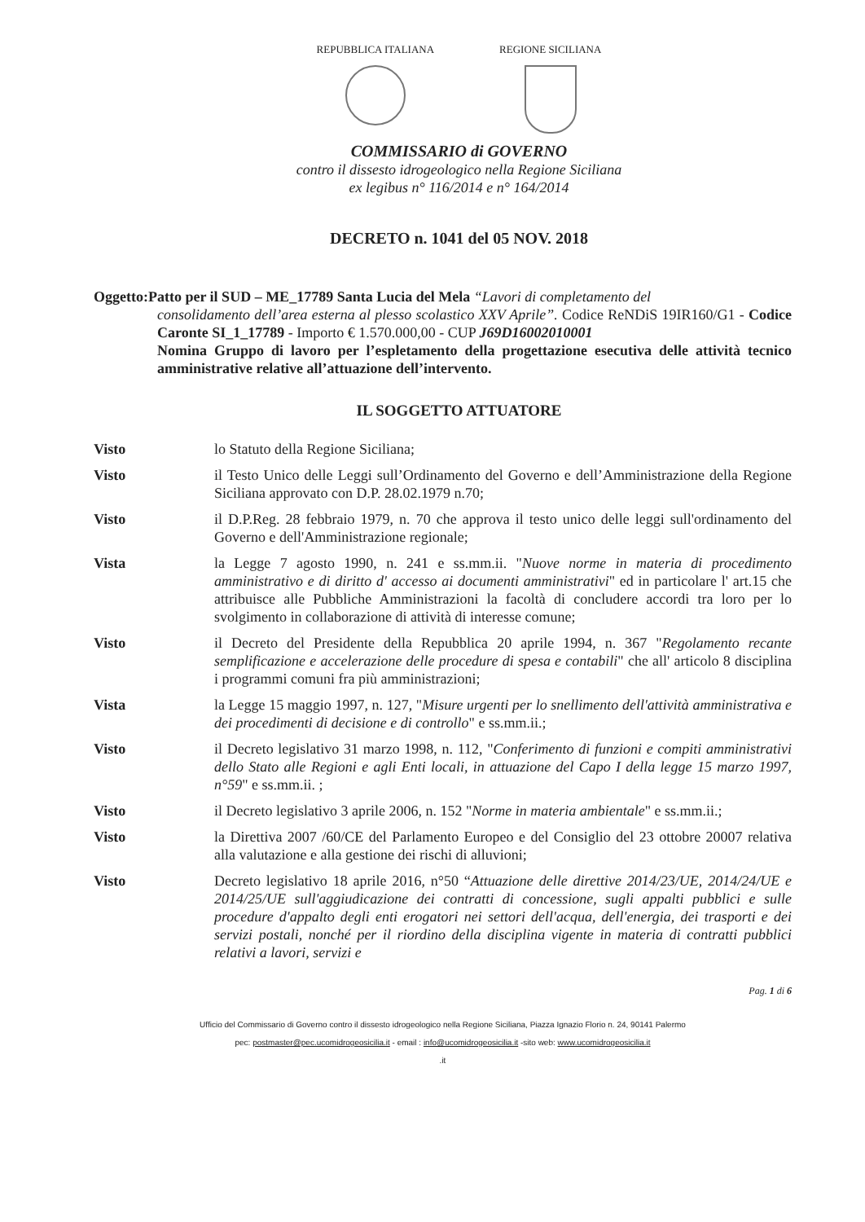REPUBBLICA ITALIANA REGIONE SICILIANA
COMMISSARIO di GOVERNO
contro il dissesto idrogeologico nella Regione Siciliana
ex legibus n° 116/2014 e n° 164/2014
DECRETO n. 1041 del 05 NOV. 2018
Oggetto:Patto per il SUD – ME_17789 Santa Lucia del Mela “Lavori di completamento del
consolidamento dell’area esterna al plesso scolastico XXV Aprile”. Codice ReNDiS 19IR160/G1 - Codice Caronte SI_1_17789 - Importo € 1.570.000,00 - CUP J69D16002010001
Nomina Gruppo di lavoro per l’espletamento della progettazione esecutiva delle attività tecnico amministrative relative all’attuazione dell’intervento.
IL SOGGETTO ATTUATORE
Visto lo Statuto della Regione Siciliana;
Visto il Testo Unico delle Leggi sull’Ordinamento del Governo e dell’Amministrazione della Regione Siciliana approvato con D.P. 28.02.1979 n.70;
Visto il D.P.Reg. 28 febbraio 1979, n. 70 che approva il testo unico delle leggi sull'ordinamento del Governo e dell'Amministrazione regionale;
Vista la Legge 7 agosto 1990, n. 241 e ss.mm.ii. "Nuove norme in materia di procedimento amministrativo e di diritto d' accesso ai documenti amministrativi" ed in particolare l' art.15 che attribuisce alle Pubbliche Amministrazioni la facoltà di concludere accordi tra loro per lo svolgimento in collaborazione di attività di interesse comune;
Visto il Decreto del Presidente della Repubblica 20 aprile 1994, n. 367 "Regolamento recante semplificazione e accelerazione delle procedure di spesa e contabili" che all' articolo 8 disciplina i programmi comuni fra più amministrazioni;
Vista la Legge 15 maggio 1997, n. 127, "Misure urgenti per lo snellimento dell'attività amministrativa e dei procedimenti di decisione e di controllo" e ss.mm.ii.;
Visto il Decreto legislativo 31 marzo 1998, n. 112, "Conferimento di funzioni e compiti amministrativi dello Stato alle Regioni e agli Enti locali, in attuazione del Capo I della legge 15 marzo 1997, n°59" e ss.mm.ii. ;
Visto il Decreto legislativo 3 aprile 2006, n. 152 "Norme in materia ambientale" e ss.mm.ii.;
Visto la Direttiva 2007 /60/CE del Parlamento Europeo e del Consiglio del 23 ottobre 20007 relativa alla valutazione e alla gestione dei rischi di alluvioni;
Visto Decreto legislativo 18 aprile 2016, n°50 “Attuazione delle direttive 2014/23/UE, 2014/24/UE e 2014/25/UE sull'aggiudicazione dei contratti di concessione, sugli appalti pubblici e sulle procedure d'appalto degli enti erogatori nei settori dell'acqua, dell'energia, dei trasporti e dei servizi postali, nonché per il riordino della disciplina vigente in materia di contratti pubblici relativi a lavori, servizi e
Pag. 1 di 6
Ufficio del Commissario di Governo contro il dissesto idrogeologico nella Regione Siciliana, Piazza Ignazio Florio n. 24, 90141 Palermo
pec: postmaster@pec.ucomidrogeosicilia.it - email : info@ucomidrogeosicilia.it -sito web: www.ucomidrogeosicilia.it
.it